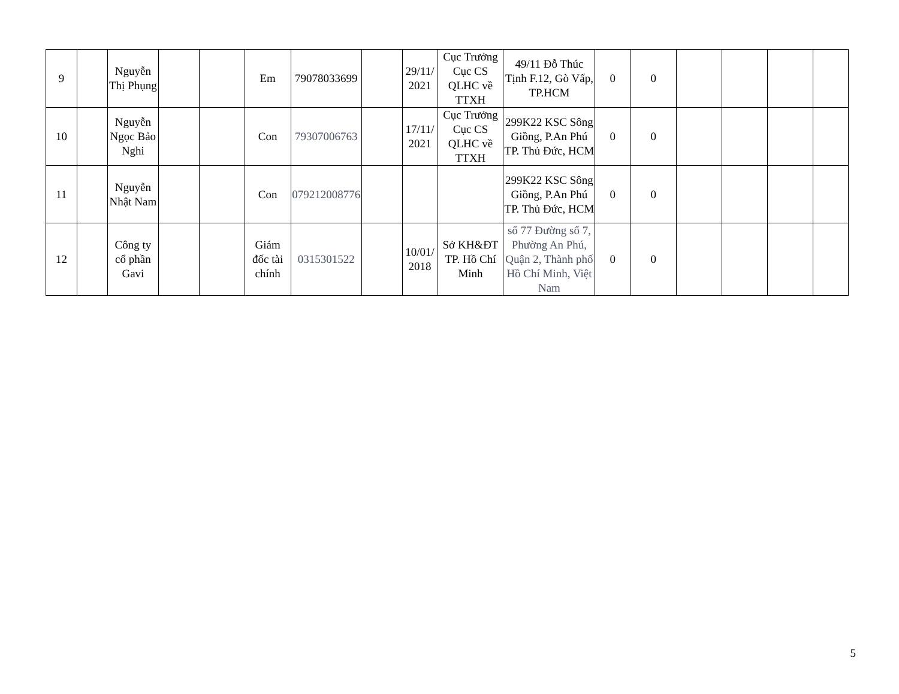| 9 | | Nguyễn Thị Phụng | | | Em | 79078033699 | | 29/11/ 2021 | Cục Trưởng Cục CS QLHC về TTXH | 49/11 Đỗ Thúc Tịnh F.12, Gò Vấp, TP.HCM | 0 | 0 | | | | |
| 10 | | Nguyễn Ngọc Bảo Nghi | | | Con | 79307006763 | | 17/11/ 2021 | Cục Trưởng Cục CS QLHC về TTXH | 299K22 KSC Sông Giồng, P.An Phú TP. Thủ Đức, HCM | 0 | 0 | | | | |
| 11 | | Nguyễn Nhật Nam | | | Con | 079212008776 | | | | 299K22 KSC Sông Giồng, P.An Phú TP. Thủ Đức, HCM | 0 | 0 | | | | |
| 12 | | Công ty cổ phần Gavi | | | Giám đốc tài chính | 0315301522 | | 10/01/ 2018 | Sở KH&ĐT TP. Hồ Chí Minh | số 77 Đường số 7, Phường An Phú, Quận 2, Thành phố Hồ Chí Minh, Việt Nam | 0 | 0 | | | | |
5